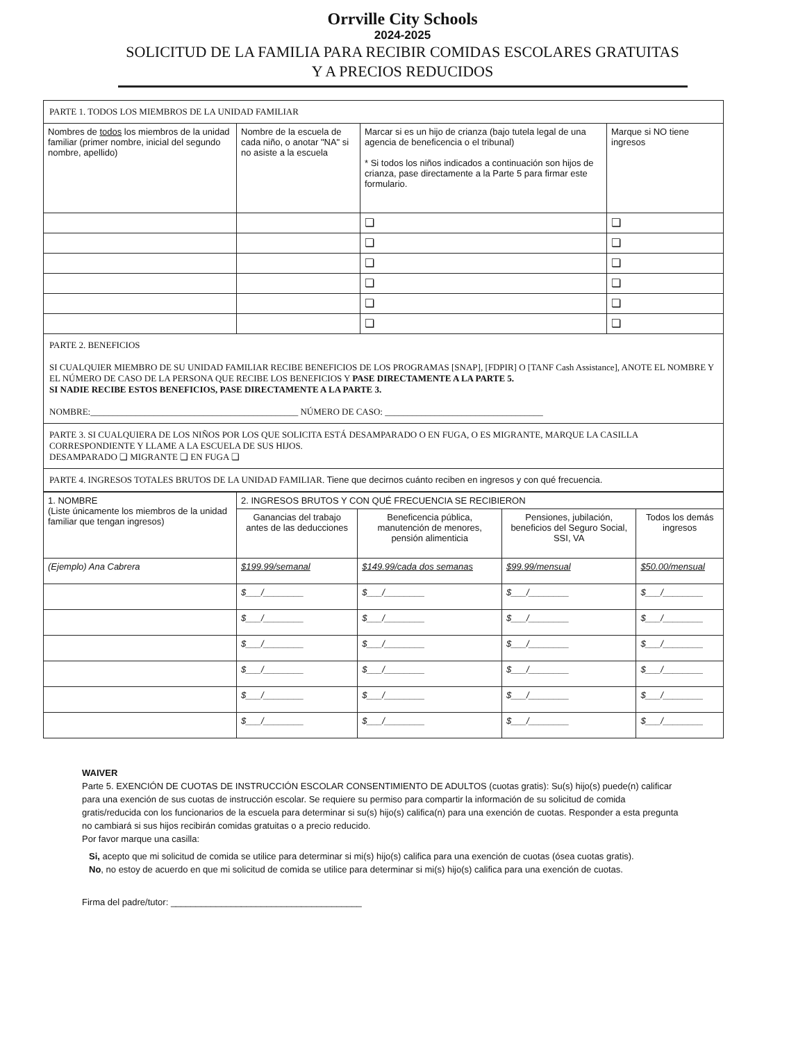Orrville City Schools
2024-2025
SOLICITUD DE LA FAMILIA PARA RECIBIR COMIDAS ESCOLARES GRATUITAS
Y A PRECIOS REDUCIDOS
| PARTE 1. TODOS LOS MIEMBROS DE LA UNIDAD FAMILIAR | | | |
| Nombres de todos los miembros de la unidad familiar (primer nombre, inicial del segundo nombre, apellido) | Nombre de la escuela de cada niño, o anotar "NA" si no asiste a la escuela | Marcar si es un hijo de crianza (bajo tutela legal de una agencia de beneficencia o el tribunal) * Si todos los niños indicados a continuación son hijos de crianza, pase directamente a la Parte 5 para firmar este formulario. | Marque si NO tiene ingresos |
| | | ❏ | ❏ |
| | | ❏ | ❏ |
| | | ❏ | ❏ |
| | | ❏ | ❏ |
| | | ❏ | ❏ |
| | | ❏ | ❏ |
| PARTE 2. BENEFICIOS SI CUALQUIER MIEMBRO DE SU UNIDAD FAMILIAR RECIBE BENEFICIOS DE LOS PROGRAMAS [SNAP], [FDPIR] O [TANF Cash Assistance], ANOTE EL NOMBRE Y EL NÚMERO DE CASO DE LA PERSONA QUE RECIBE LOS BENEFICIOS Y PASE DIRECTAMENTE A LA PARTE 5. SI NADIE RECIBE ESTOS BENEFICIOS, PASE DIRECTAMENTE A LA PARTE 3. NOMBRE:______________________________________________ NÚMERO DE CASO: ___________________________________ | | | |
| PARTE 3. SI CUALQUIERA DE LOS NIÑOS POR LOS QUE SOLICITA ESTÁ DESAMPARADO O EN FUGA, O ES MIGRANTE, MARQUE LA CASILLA CORRESPONDIENTE Y LLAME A LA ESCUELA DE SUS HIJOS. DESAMPARADO ❏ MIGRANTE ❏ EN FUGA ❏ | | | |
| PARTE 4. INGRESOS TOTALES BRUTOS DE LA UNIDAD FAMILIAR. Tiene que decirnos cuánto reciben en ingresos y con qué frecuencia. | | | |
| 1. NOMBRE (Liste únicamente los miembros de la unidad familiar que tengan ingresos) | 2. INGRESOS BRUTOS Y CON QUÉ FRECUENCIA SE RECIBIERON | | | |
| --- | --- | --- | --- | --- |
| | Ganancias del trabajo antes de las deducciones | Beneficencia pública, manutención de menores, pensión alimenticia | Pensiones, jubilación, beneficios del Seguro Social, SSI, VA | Todos los demás ingresos |
| (Ejemplo) Ana Cabrera | $199.99/semanal | $149.99/cada dos semanas | $99.99/mensual | $50.00/mensual |
| | $___/________ | $___/________ | $___/________ | $___/________ |
| | $___/________ | $___/________ | $___/________ | $___/________ |
| | $___/________ | $___/________ | $___/________ | $___/________ |
| | $___/________ | $___/________ | $___/________ | $___/________ |
| | $___/________ | $___/________ | $___/________ | $___/________ |
| | $___/________ | $___/________ | $___/________ | $___/________ |
WAIVER
Parte 5. EXENCIÓN DE CUOTAS DE INSTRUCCIÓN ESCOLAR CONSENTIMIENTO DE ADULTOS (cuotas gratis): Su(s) hijo(s) puede(n) calificar para una exención de sus cuotas de instrucción escolar. Se requiere su permiso para compartir la información de su solicitud de comida gratis/reducida con los funcionarios de la escuela para determinar si su(s) hijo(s) califica(n) para una exención de cuotas. Responder a esta pregunta no cambiará si sus hijos recibirán comidas gratuitas o a precio reducido.
Por favor marque una casilla:
Si, acepto que mi solicitud de comida se utilice para determinar si mi(s) hijo(s) califica para una exención de cuotas (ósea cuotas gratis).
No, no estoy de acuerdo en que mi solicitud de comida se utilice para determinar si mi(s) hijo(s) califica para una exención de cuotas.
Firma del padre/tutor: ______________________________________